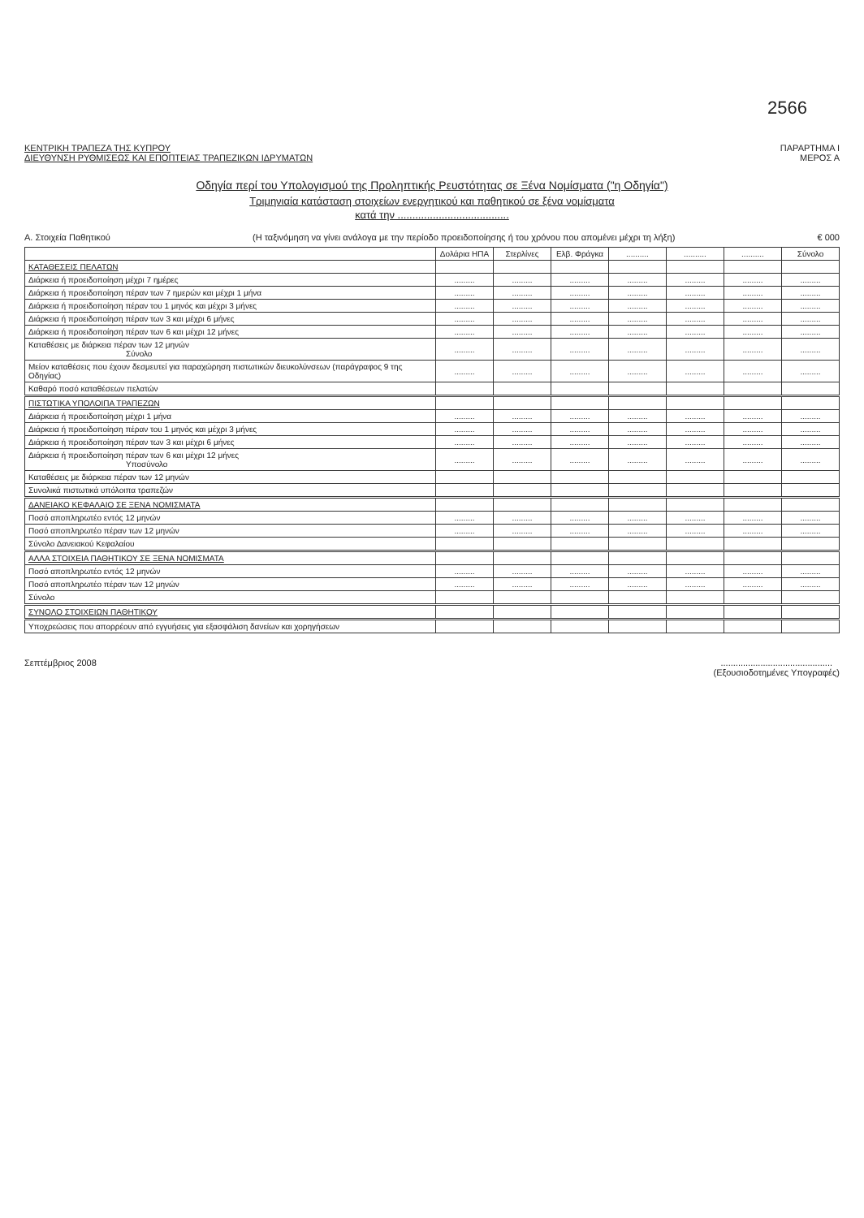2566
ΚΕΝΤΡΙΚΗ ΤΡΑΠΕΖΑ ΤΗΣ ΚΥΠΡΟΥ
ΔΙΕΥΘΥΝΣΗ ΡΥΘΜΙΣΕΩΣ ΚΑΙ ΕΠΟΠΤΕΙΑΣ ΤΡΑΠΕΖΙΚΩΝ ΙΔΡΥΜΑΤΩΝ
ΠΑΡΑΡΤΗΜΑ Ι
ΜΕΡΟΣ Α
Οδηγία περί του Υπολογισμού της Προληπτικής Ρευστότητας σε Ξένα Νομίσματα ("η Οδηγία")
Τριμηνιαία κατάσταση στοιχείων ενεργητικού και παθητικού σε ξένα νομίσματα
κατά την ......................................
Α. Στοιχεία Παθητικού (Η ταξινόμηση να γίνει ανάλογα με την περίοδο προειδοποίησης ή του χρόνου που απομένει μέχρι τη λήξη)
€ 000
| | Δολάρια ΗΠΑ | Στερλίνες | Ελβ. Φράγκα | .......... | .......... | .......... | Σύνολο |
| --- | --- | --- | --- | --- | --- | --- | --- |
| ΚΑΤΑΘΕΣΕΙΣ ΠΕΛΑΤΩΝ | | | | | | | |
| Διάρκεια ή προειδοποίηση μέχρι 7 ημέρες | ......... | ......... | ......... | ......... | ......... | ......... | ......... |
| Διάρκεια ή προειδοποίηση πέραν των 7 ημερών και μέχρι 1 μήνα | ......... | ......... | ......... | ......... | ......... | ......... | ......... |
| Διάρκεια ή προειδοποίηση πέραν του 1 μηνός και μέχρι 3 μήνες | ......... | ......... | ......... | ......... | ......... | ......... | ......... |
| Διάρκεια ή προειδοποίηση πέραν των 3 και μέχρι 6 μήνες | ......... | ......... | ......... | ......... | ......... | ......... | ......... |
| Διάρκεια ή προειδοποίηση πέραν των 6 και μέχρι 12 μήνες | ......... | ......... | ......... | ......... | ......... | ......... | ......... |
| Καταθέσεις με διάρκεια πέραν των 12 μηνών Σύνολο | ......... | ......... | ......... | ......... | ......... | ......... | ......... |
| Μείον καταθέσεις που έχουν δεσμευτεί για παραχώρηση πιστωτικών διευκολύνσεων (παράγραφος 9 της Οδηγίας) | ......... | ......... | ......... | ......... | ......... | ......... | ......... |
| Καθαρό ποσό καταθέσεων πελατών | | | | | | | |
| ΠΙΣΤΩΤΙΚΑ ΥΠΟΛΟΙΠΑ ΤΡΑΠΕΖΩΝ | | | | | | | |
| Διάρκεια ή προειδοποίηση μέχρι 1 μήνα | ......... | ......... | ......... | ......... | ......... | ......... | ......... |
| Διάρκεια ή προειδοποίηση πέραν του 1 μηνός και μέχρι 3 μήνες | ......... | ......... | ......... | ......... | ......... | ......... | ......... |
| Διάρκεια ή προειδοποίηση πέραν των 3 και μέχρι 6 μήνες | ......... | ......... | ......... | ......... | ......... | ......... | ......... |
| Διάρκεια ή προειδοποίηση πέραν των 6 και μέχρι 12 μήνες Υποσύνολο | ......... | ......... | ......... | ......... | ......... | ......... | ......... |
| Καταθέσεις με διάρκεια πέραν των 12 μηνών | | | | | | | |
| Συνολικά πιστωτικά υπόλοιπα τραπεζών | | | | | | | |
| ΔΑΝΕΙΑΚΟ ΚΕΦΑΛΑΙΟ ΣΕ ΞΕΝΑ ΝΟΜΙΣΜΑΤΑ | | | | | | | |
| Ποσό αποπληρωτέο εντός 12 μηνών | ......... | ......... | ......... | ......... | ......... | ......... | ......... |
| Ποσό αποπληρωτέο πέραν των 12 μηνών | ......... | ......... | ......... | ......... | ......... | ......... | ......... |
| Σύνολο Δανειακού Κεφαλαίου | | | | | | | |
| ΑΛΛΑ ΣΤΟΙΧΕΙΑ ΠΑΘΗΤΙΚΟΥ ΣΕ ΞΕΝΑ ΝΟΜΙΣΜΑΤΑ | | | | | | | |
| Ποσό αποπληρωτέο εντός 12 μηνών | ......... | ......... | ......... | ......... | ......... | ......... | ......... |
| Ποσό αποπληρωτέο πέραν των 12 μηνών | ......... | ......... | ......... | ......... | ......... | ......... | ......... |
| Σύνολο | | | | | | | |
| ΣΥΝΟΛΟ ΣΤΟΙΧΕΙΩΝ ΠΑΘΗΤΙΚΟΥ | | | | | | | |
| Υποχρεώσεις που απορρέουν από εγγυήσεις για εξασφάλιση δανείων και χορηγήσεων | | | | | | | |
Σεπτέμβριος 2008 .............................................
(Εξουσιοδοτημένες Υπογραφές)